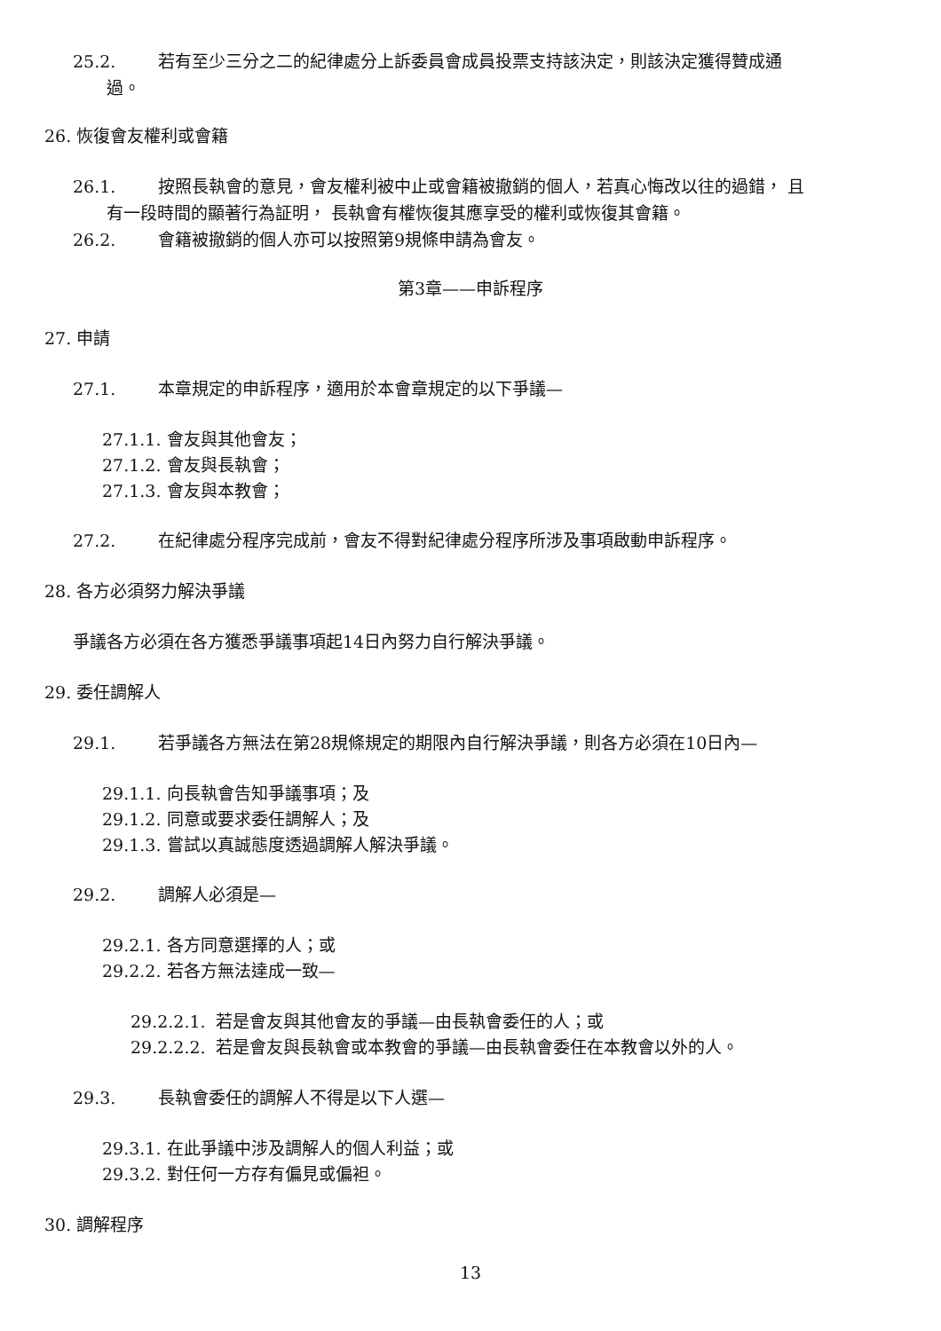25.2. 若有至少三分之二的紀律處分上訴委員會成員投票支持該決定，則該決定獲得贊成通
過。
26. 恢復會友權利或會籍
26.1. 按照長執會的意見，會友權利被中止或會籍被撤銷的個人，若真心悔改以往的過錯， 且
有一段時間的顯著行為証明， 長執會有權恢復其應享受的權利或恢復其會籍。
26.2. 會籍被撤銷的個人亦可以按照第9規條申請為會友。
第3章——申訴程序
27. 申請
27.1. 本章規定的申訴程序，適用於本會章規定的以下爭議—
27.1.1. 會友與其他會友；
27.1.2. 會友與長執會；
27.1.3. 會友與本教會；
27.2. 在紀律處分程序完成前，會友不得對紀律處分程序所涉及事項啟動申訴程序。
28. 各方必須努力解決爭議
爭議各方必須在各方獲悉爭議事項起14日內努力自行解決爭議。
29. 委任調解人
29.1. 若爭議各方無法在第28規條規定的期限內自行解決爭議，則各方必須在10日內—
29.1.1. 向長執會告知爭議事項；及
29.1.2. 同意或要求委任調解人；及
29.1.3. 嘗試以真誠態度透過調解人解決爭議。
29.2. 調解人必須是—
29.2.1. 各方同意選擇的人；或
29.2.2. 若各方無法達成一致—
29.2.2.1. 若是會友與其他會友的爭議—由長執會委任的人；或
29.2.2.2. 若是會友與長執會或本教會的爭議—由長執會委任在本教會以外的人。
29.3. 長執會委任的調解人不得是以下人選—
29.3.1. 在此爭議中涉及調解人的個人利益；或
29.3.2. 對任何一方存有偏見或偏袒。
30. 調解程序
13